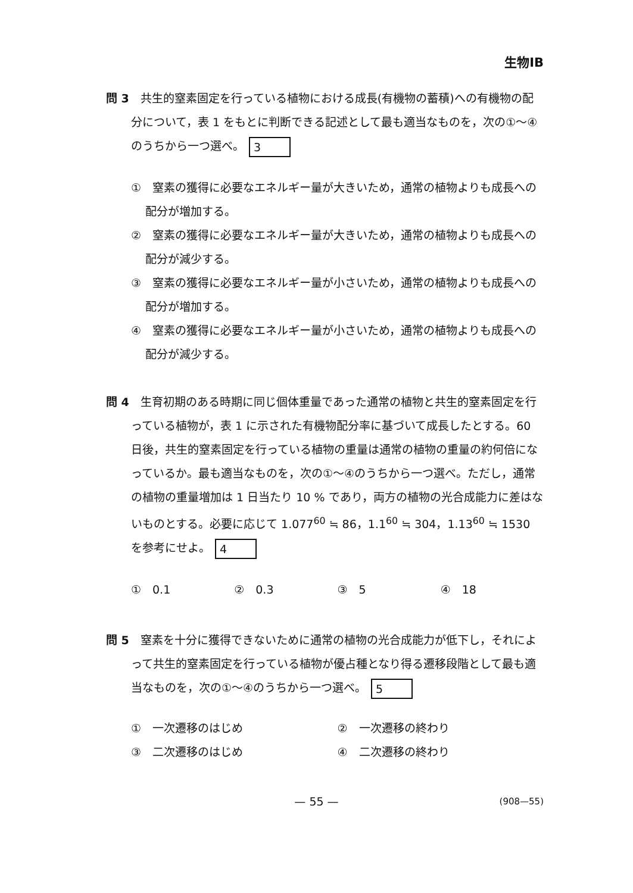生物ⅠB
問 3　共生的窒素固定を行っている植物における成長(有機物の蓄積)への有機物の配分について，表 1 をもとに判断できる記述として最も適当なものを，次の①～④のうちから一つ選べ。 3
①　窒素の獲得に必要なエネルギー量が大きいため，通常の植物よりも成長への配分が増加する。
②　窒素の獲得に必要なエネルギー量が大きいため，通常の植物よりも成長への配分が減少する。
③　窒素の獲得に必要なエネルギー量が小さいため，通常の植物よりも成長への配分が増加する。
④　窒素の獲得に必要なエネルギー量が小さいため，通常の植物よりも成長への配分が減少する。
問 4　生育初期のある時期に同じ個体重量であった通常の植物と共生的窒素固定を行っている植物が，表 1 に示された有機物配分率に基づいて成長したとする。60 日後，共生的窒素固定を行っている植物の重量は通常の植物の重量の約何倍になっているか。最も適当なものを，次の①～④のうちから一つ選べ。ただし，通常の植物の重量増加は 1 日当たり 10 % であり，両方の植物の光合成能力に差はないものとする。必要に応じて 1.077<sup>60</sup> ≒ 86，1.1<sup>60</sup> ≒ 304，1.13<sup>60</sup> ≒ 1530 を参考にせよ。 4
①　0.1 ②　0.3 ③　5 ④　18
問 5　窒素を十分に獲得できないために通常の植物の光合成能力が低下し，それによって共生的窒素固定を行っている植物が優占種となり得る遷移段階として最も適当なものを，次の①～④のうちから一つ選べ。 5
①　一次遷移のはじめ ②　一次遷移の終わり
③　二次遷移のはじめ ④　二次遷移の終わり
— 55 —
(908—55)